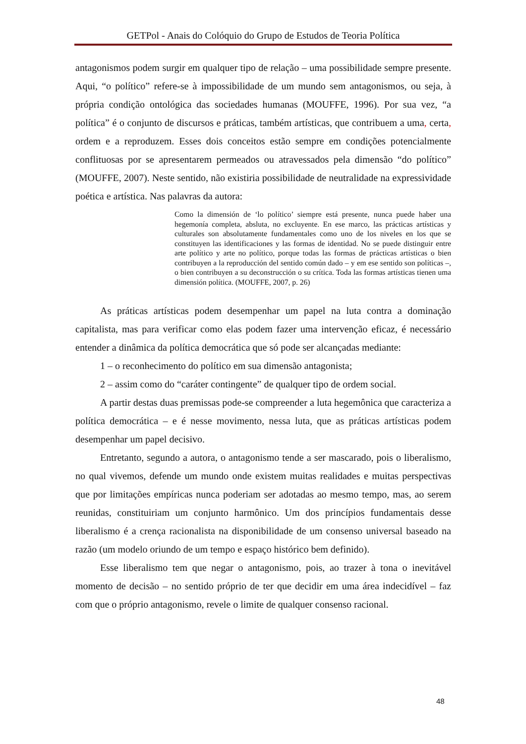GETPol - Anais do Colóquio do Grupo de Estudos de Teoria Política
antagonismos podem surgir em qualquer tipo de relação – uma possibilidade sempre presente. Aqui, “o político” refere-se à impossibilidade de um mundo sem antagonismos, ou seja, à própria condição ontológica das sociedades humanas (MOUFFE, 1996). Por sua vez, “a política” é o conjunto de discursos e práticas, também artísticas, que contribuem a uma, certa, ordem e a reproduzem. Esses dois conceitos estão sempre em condições potencialmente conflituosas por se apresentarem permeados ou atravessados pela dimensão “do político” (MOUFFE, 2007). Neste sentido, não existiria possibilidade de neutralidade na expressividade poética e artística. Nas palavras da autora:
Como la dimensión de ‘lo político’ siempre está presente, nunca puede haber una hegemonía completa, absluta, no excluyente. En ese marco, las prácticas artísticas y culturales son absolutamente fundamentales como uno de los niveles en los que se constituyen las identificaciones y las formas de identidad. No se puede distinguir entre arte político y arte no político, porque todas las formas de prácticas artísticas o bien contribuyen a la reproducción del sentido común dado – y em ese sentido son políticas –, o bien contribuyen a su deconstrucción o su crítica. Toda las formas artísticas tienen uma dimensión política. (MOUFFE, 2007, p. 26)
As práticas artísticas podem desempenhar um papel na luta contra a dominação capitalista, mas para verificar como elas podem fazer uma intervenção eficaz, é necessário entender a dinâmica da política democrática que só pode ser alcançadas mediante:
1 – o reconhecimento do político em sua dimensão antagonista;
2 – assim como do “caráter contingente” de qualquer tipo de ordem social.
A partir destas duas premissas pode-se compreender a luta hegemônica que caracteriza a política democrática – e é nesse movimento, nessa luta, que as práticas artísticas podem desempenhar um papel decisivo.
Entretanto, segundo a autora, o antagonismo tende a ser mascarado, pois o liberalismo, no qual vivemos, defende um mundo onde existem muitas realidades e muitas perspectivas que por limitações empíricas nunca poderiam ser adotadas ao mesmo tempo, mas, ao serem reunidas, constituiriam um conjunto harmônico. Um dos princípios fundamentais desse liberalismo é a crença racionalista na disponibilidade de um consenso universal baseado na razão (um modelo oriundo de um tempo e espaço histórico bem definido).
Esse liberalismo tem que negar o antagonismo, pois, ao trazer à tona o inevitável momento de decisão – no sentido próprio de ter que decidir em uma área indecidível – faz com que o próprio antagonismo, revele o limite de qualquer consenso racional.
48